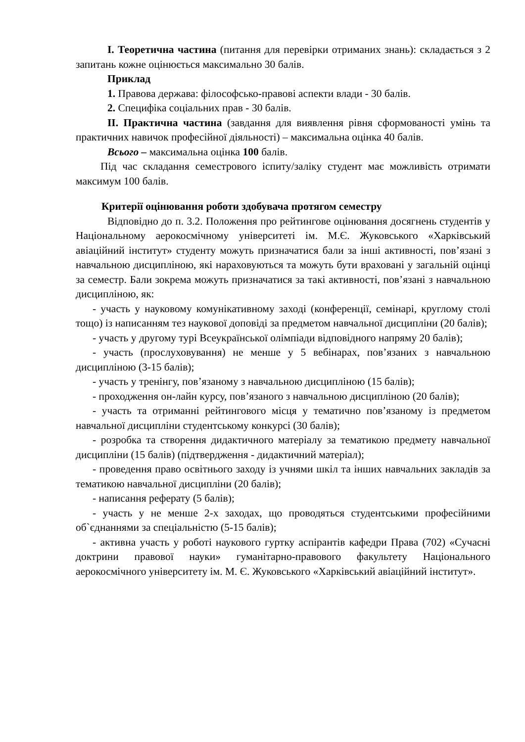I. Теоретична частина (питання для перевірки отриманих знань): складається з 2 запитань кожне оцінюється максимально 30 балів.
Приклад
1. Правова держава: філософсько-правові аспекти влади - 30 балів.
2. Специфіка соціальних прав - 30 балів.
II. Практична частина (завдання для виявлення рівня сформованості умінь та практичних навичок професійної діяльності) – максимальна оцінка 40 балів.
Всього – максимальна оцінка 100 балів.
Під час складання семестрового іспиту/заліку студент має можливість отримати максимум 100 балів.
Критерії оцінювання роботи здобувача протягом семестру
Відповідно до п. 3.2. Положення про рейтингове оцінювання досягнень студентів у Національному аерокосмічному університеті ім. М.Є. Жуковського «Харківський авіаційний інститут» студенту можуть призначатися бали за інші активності, пов’язані з навчальною дисципліною, які нараховуються та можуть бути враховані у загальній оцінці за семестр. Бали зокрема можуть призначатися за такі активності, пов’язані з навчальною дисципліною, як:
- участь у науковому комунікативному заході (конференції, семінарі, круглому столі тощо) із написанням тез наукової доповіді за предметом навчальної дисципліни (20 балів);
- участь у другому турі Всеукраїнської олімпіади відповідного напряму 20 балів);
- участь (прослуховування) не менше у 5 вебінарах, пов’язаних з навчальною дисципліною (3-15 балів);
- участь у тренінгу, пов’язаному з навчальною дисципліною (15 балів);
- проходження он-лайн курсу, пов’язаного з навчальною дисципліною (20 балів);
- участь та отриманні рейтингового місця у тематично пов’язаному із предметом навчальної дисципліни студентському конкурсі (30 балів);
- розробка та створення дидактичного матеріалу за тематикою предмету навчальної дисципліни (15 балів) (підтвердження - дидактичний матеріал);
- проведення право освітнього заходу із учнями шкіл та інших навчальних закладів за тематикою навчальної дисципліни (20 балів);
- написання реферату (5 балів);
- участь у не менше 2-х заходах, що проводяться студентськими професійними об`єднаннями за спеціальністю (5-15 балів);
- активна участь у роботі наукового гуртку аспірантів кафедри Права (702) «Сучасні доктрини правової науки» гуманітарно-правового факультету Національного аерокосмічного університету ім. М. Є. Жуковського «Харківський авіаційний інститут».